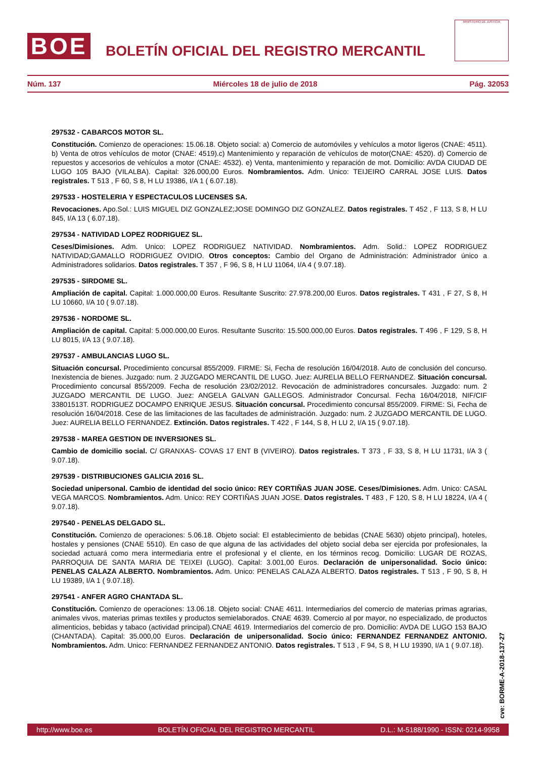BOE
BOLETÍN OFICIAL DEL REGISTRO MERCANTIL
MINISTERIO DE JUSTICIA
Núm. 137 Miércoles 18 de julio de 2018 Pág. 32053
297532 - CABARCOS MOTOR SL.
Constitución. Comienzo de operaciones: 15.06.18. Objeto social: a) Comercio de automóviles y vehículos a motor ligeros (CNAE: 4511). b) Venta de otros vehículos de motor (CNAE: 4519).c) Mantenimiento y reparación de vehículos de motor(CNAE: 4520). d) Comercio de repuestos y accesorios de vehículos a motor (CNAE: 4532). e) Venta, mantenimiento y reparación de mot. Domicilio: AVDA CIUDAD DE LUGO 105 BAJO (VILALBA). Capital: 326.000,00 Euros. Nombramientos. Adm. Unico: TEIJEIRO CARRAL JOSE LUIS. Datos registrales. T 513 , F 60, S 8, H LU 19386, I/A 1 ( 6.07.18).
297533 - HOSTELERIA Y ESPECTACULOS LUCENSES SA.
Revocaciones. Apo.Sol.: LUIS MIGUEL DIZ GONZALEZ;JOSE DOMINGO DIZ GONZALEZ. Datos registrales. T 452 , F 113, S 8, H LU 845, I/A 13 ( 6.07.18).
297534 - NATIVIDAD LOPEZ RODRIGUEZ SL.
Ceses/Dimisiones. Adm. Unico: LOPEZ RODRIGUEZ NATIVIDAD. Nombramientos. Adm. Solid.: LOPEZ RODRIGUEZ NATIVIDAD;GAMALLO RODRIGUEZ OVIDIO. Otros conceptos: Cambio del Organo de Administración: Administrador único a Administradores solidarios. Datos registrales. T 357 , F 96, S 8, H LU 11064, I/A 4 ( 9.07.18).
297535 - SIRDOME SL.
Ampliación de capital. Capital: 1.000.000,00 Euros. Resultante Suscrito: 27.978.200,00 Euros. Datos registrales. T 431 , F 27, S 8, H LU 10660, I/A 10 ( 9.07.18).
297536 - NORDOME SL.
Ampliación de capital. Capital: 5.000.000,00 Euros. Resultante Suscrito: 15.500.000,00 Euros. Datos registrales. T 496 , F 129, S 8, H LU 8015, I/A 13 ( 9.07.18).
297537 - AMBULANCIAS LUGO SL.
Situación concursal. Procedimiento concursal 855/2009. FIRME: Si, Fecha de resolución 16/04/2018. Auto de conclusión del concurso. Inexistencia de bienes. Juzgado: num. 2 JUZGADO MERCANTIL DE LUGO. Juez: AURELIA BELLO FERNANDEZ. Situación concursal. Procedimiento concursal 855/2009. Fecha de resolución 23/02/2012. Revocación de administradores concursales. Juzgado: num. 2 JUZGADO MERCANTIL DE LUGO. Juez: ANGELA GALVAN GALLEGOS. Administrador Concursal. Fecha 16/04/2018, NIF/CIF 33801513T. RODRIGUEZ DOCAMPO ENRIQUE JESUS. Situación concursal. Procedimiento concursal 855/2009. FIRME: Si, Fecha de resolución 16/04/2018. Cese de las limitaciones de las facultades de administración. Juzgado: num. 2 JUZGADO MERCANTIL DE LUGO. Juez: AURELIA BELLO FERNANDEZ. Extinción. Datos registrales. T 422 , F 144, S 8, H LU 2, I/A 15 ( 9.07.18).
297538 - MAREA GESTION DE INVERSIONES SL.
Cambio de domicilio social. C/ GRANXAS- COVAS 17 ENT B (VIVEIRO). Datos registrales. T 373 , F 33, S 8, H LU 11731, I/A 3 ( 9.07.18).
297539 - DISTRIBUCIONES GALICIA 2016 SL.
Sociedad unipersonal. Cambio de identidad del socio único: REY CORTIÑAS JUAN JOSE. Ceses/Dimisiones. Adm. Unico: CASAL VEGA MARCOS. Nombramientos. Adm. Unico: REY CORTIÑAS JUAN JOSE. Datos registrales. T 483 , F 120, S 8, H LU 18224, I/A 4 ( 9.07.18).
297540 - PENELAS DELGADO SL.
Constitución. Comienzo de operaciones: 5.06.18. Objeto social: El establecimiento de bebidas (CNAE 5630) objeto principal), hoteles, hostales y pensiones (CNAE 5510). En caso de que alguna de las actividades del objeto social deba ser ejercida por profesionales, la sociedad actuará como mera intermediaria entre el profesional y el cliente, en los términos recog. Domicilio: LUGAR DE ROZAS, PARROQUIA DE SANTA MARIA DE TEIXEI (LUGO). Capital: 3.001,00 Euros. Declaración de unipersonalidad. Socio único: PENELAS CALAZA ALBERTO. Nombramientos. Adm. Unico: PENELAS CALAZA ALBERTO. Datos registrales. T 513 , F 90, S 8, H LU 19389, I/A 1 ( 9.07.18).
297541 - ANFER AGRO CHANTADA SL.
Constitución. Comienzo de operaciones: 13.06.18. Objeto social: CNAE 4611. Intermediarios del comercio de materias primas agrarias, animales vivos, materias primas textiles y productos semielaborados. CNAE 4639. Comercio al por mayor, no especializado, de productos alimenticios, bebidas y tabaco (actividad principal).CNAE 4619. Intermediarios del comercio de pro. Domicilio: AVDA DE LUGO 153 BAJO (CHANTADA). Capital: 35.000,00 Euros. Declaración de unipersonalidad. Socio único: FERNANDEZ FERNANDEZ ANTONIO. Nombramientos. Adm. Unico: FERNANDEZ FERNANDEZ ANTONIO. Datos registrales. T 513 , F 94, S 8, H LU 19390, I/A 1 ( 9.07.18).
cve: BORME-A-2018-137-27
http://www.boe.es BOLETÍN OFICIAL DEL REGISTRO MERCANTIL D.L.: M-5188/1990 - ISSN: 0214-9958